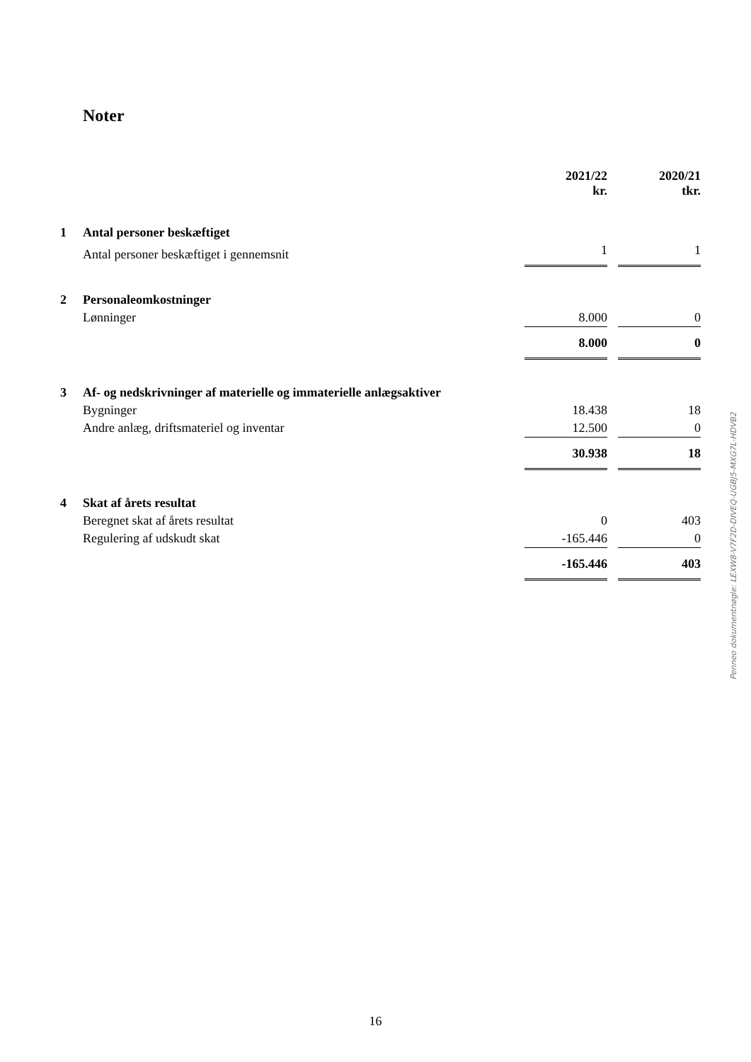Noter
| | | 2021/22 kr. | | 2020/21 tkr. |
| --- | --- | --- | --- | --- |
| 1 | Antal personer beskæftiget | | | |
| | Antal personer beskæftiget i gennemsnit | 1 | | 1 |
| 2 | Personaleomkostninger | | | |
| | Lønninger | 8.000 | | 0 |
| | | 8.000 | | 0 |
| 3 | Af- og nedskrivninger af materielle og immaterielle anlægsaktiver | | | |
| | Bygninger | 18.438 | | 18 |
| | Andre anlæg, driftsmateriel og inventar | 12.500 | | 0 |
| | | 30.938 | | 18 |
| 4 | Skat af årets resultat | | | |
| | Beregnet skat af årets resultat | 0 | | 403 |
| | Regulering af udskudt skat | -165.446 | | 0 |
| | | -165.446 | | 403 |
Penneo dokumentnøgle: LEXW8-V7F2D-DIVEQ-UGBJ5-MXG7L-HDVB2
16